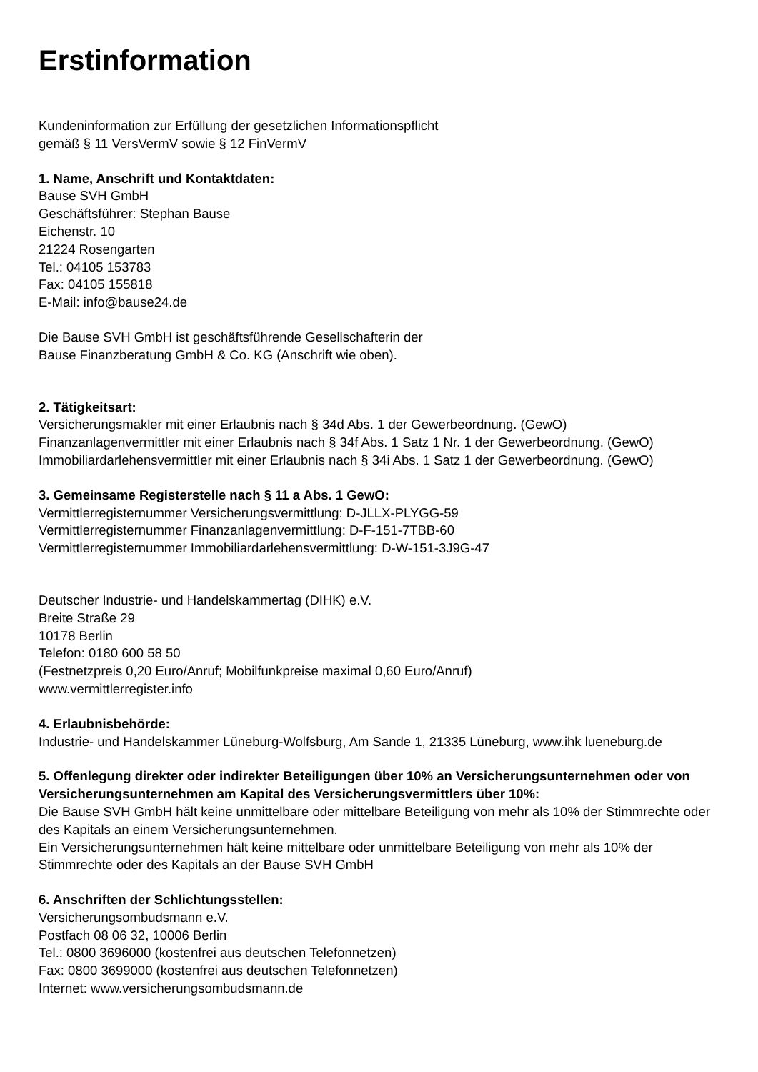Erstinformation
Kundeninformation zur Erfüllung der gesetzlichen Informationspflicht
gemäß § 11 VersVermV sowie § 12 FinVermV
1. Name, Anschrift und Kontaktdaten:
Bause SVH GmbH
Geschäftsführer: Stephan Bause
Eichenstr. 10
21224 Rosengarten
Tel.: 04105 153783
Fax: 04105 155818
E-Mail: info@bause24.de
Die Bause SVH GmbH ist geschäftsführende Gesellschafterin der
Bause Finanzberatung GmbH & Co. KG (Anschrift wie oben).
2. Tätigkeitsart:
Versicherungsmakler mit einer Erlaubnis nach § 34d Abs. 1 der Gewerbeordnung. (GewO)
Finanzanlagenvermittler mit einer Erlaubnis nach § 34f Abs. 1 Satz 1 Nr. 1 der Gewerbeordnung. (GewO)
Immobiliardarlehensvermittler mit einer Erlaubnis nach § 34i Abs. 1 Satz 1 der Gewerbeordnung. (GewO)
3. Gemeinsame Registerstelle nach § 11 a Abs. 1 GewO:
Vermittlerregisternummer Versicherungsvermittlung: D-JLLX-PLYGG-59
Vermittlerregisternummer Finanzanlagenvermittlung: D-F-151-7TBB-60
Vermittlerregisternummer Immobiliardarlehensvermittlung: D-W-151-3J9G-47
Deutscher Industrie- und Handelskammertag (DIHK) e.V.
Breite Straße 29
10178 Berlin
Telefon: 0180 600 58 50
(Festnetzpreis 0,20 Euro/Anruf; Mobilfunkpreise maximal 0,60 Euro/Anruf)
www.vermittlerregister.info
4. Erlaubnisbehörde:
Industrie- und Handelskammer Lüneburg-Wolfsburg, Am Sande 1, 21335 Lüneburg, www.ihk lueneburg.de
5. Offenlegung direkter oder indirekter Beteiligungen über 10% an Versicherungsunternehmen oder von Versicherungsunternehmen am Kapital des Versicherungsvermittlers über 10%:
Die Bause SVH GmbH hält keine unmittelbare oder mittelbare Beteiligung von mehr als 10% der Stimmrechte oder des Kapitals an einem Versicherungsunternehmen.
Ein Versicherungsunternehmen hält keine mittelbare oder unmittelbare Beteiligung von mehr als 10% der Stimmrechte oder des Kapitals an der Bause SVH GmbH
6. Anschriften der Schlichtungsstellen:
Versicherungsombudsmann e.V.
Postfach 08 06 32, 10006 Berlin
Tel.: 0800 3696000 (kostenfrei aus deutschen Telefonnetzen)
Fax: 0800 3699000 (kostenfrei aus deutschen Telefonnetzen)
Internet: www.versicherungsombudsmann.de